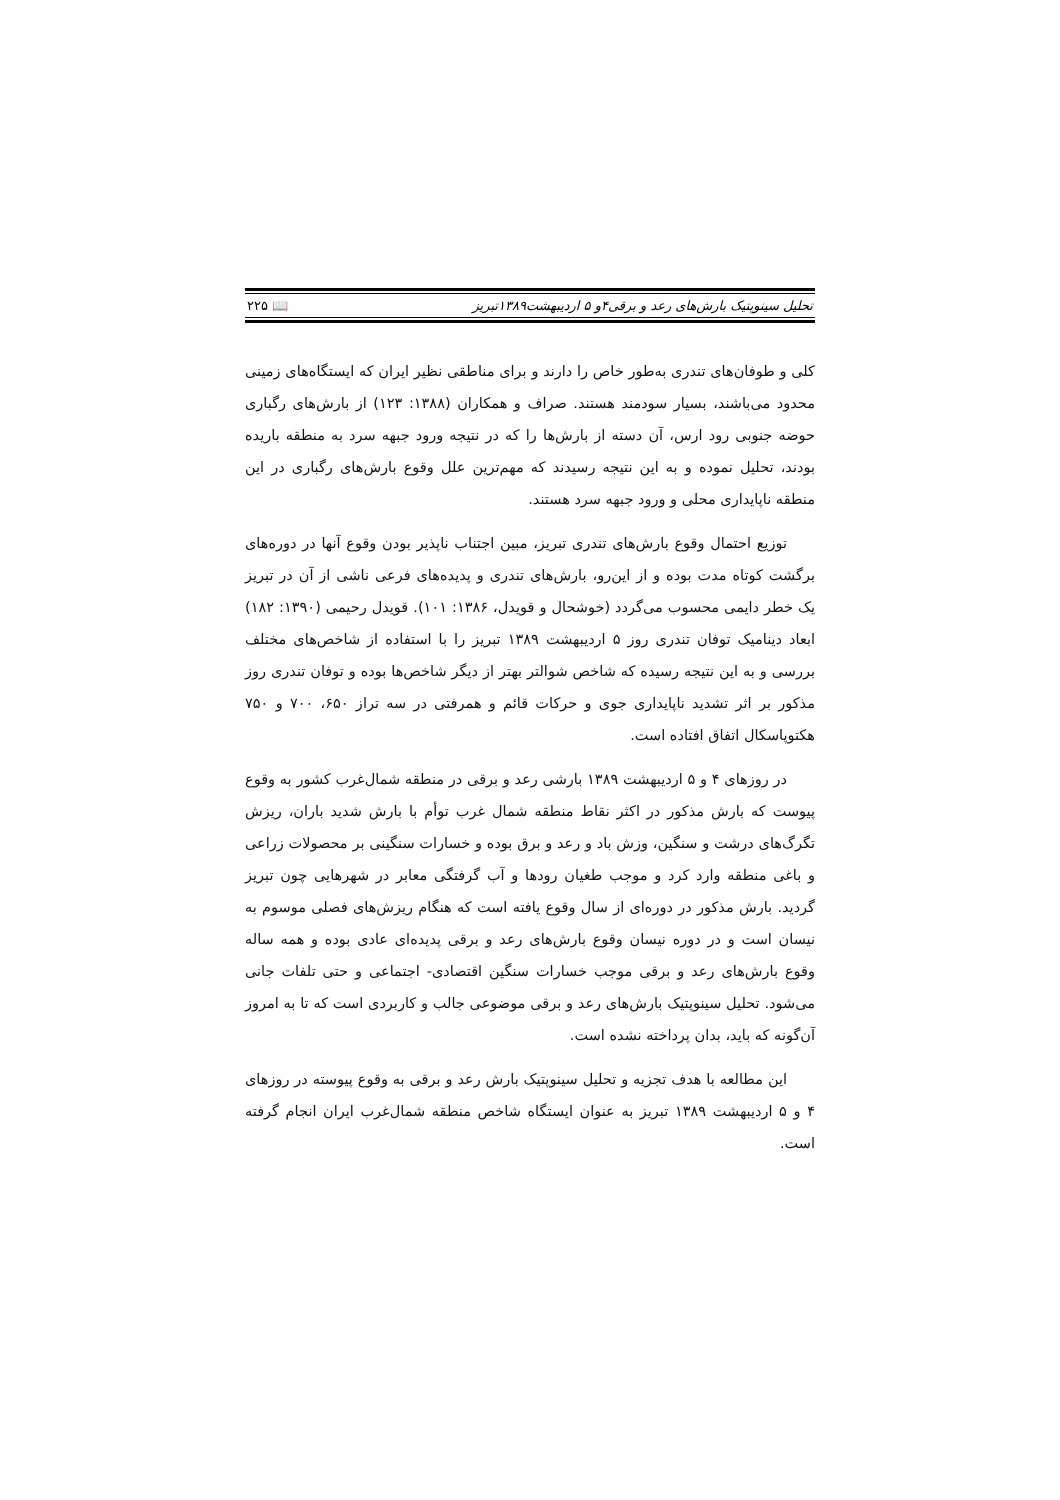تحلیل سینوپتیک بارش‌های رعد و برقی۴و ۵ اردیبهشت۱۳۸۹تبریز 📖 ۲۲۵
کلی و طوفان‌های تندری به‌طور خاص را دارند و برای مناطقی نظیر ایران که ایستگاه‌های زمینی محدود می‌باشند، بسیار سودمند هستند. صراف و همکاران (۱۳۸۸: ۱۲۳) از بارش‌های رگباری حوضه جنوبی رود ارس، آن دسته از بارش‌ها را که در نتیجه ورود جبهه سرد به منطقه باریده بودند، تحلیل نموده و به این نتیجه رسیدند که مهم‌ترین علل وقوع بارش‌های رگباری در این منطقه ناپایداری محلی و ورود جبهه سرد هستند.
توزیع احتمال وقوع بارش‌های تندری تبریز، مبین اجتناب ناپذیر بودن وقوع آنها در دوره‌های برگشت کوتاه مدت بوده و از این‌رو، بارش‌های تندری و پدیده‌های فرعی ناشی از آن در تبریز یک خطر دایمی محسوب می‌گردد (خوشحال و قویدل، ۱۳۸۶: ۱۰۱). قویدل رحیمی (۱۳۹۰: ۱۸۲) ابعاد دینامیک توفان تندری روز ۵ اردیبهشت ۱۳۸۹ تبریز را با استفاده از شاخص‌های مختلف بررسی و به این نتیجه رسیده که شاخص شوالتر بهتر از دیگر شاخص‌ها بوده و توفان تندری روز مذکور بر اثر تشدید ناپایداری جوی و حرکات قائم و همرفتی در سه تراز ۶۵۰، ۷۰۰ و ۷۵۰ هکتوپاسکال اتفاق افتاده است.
در روزهای ۴ و ۵ اردیبهشت ۱۳۸۹ بارشی رعد و برقی در منطقه شمال‌غرب کشور به وقوع پیوست که بارش مذکور در اکثر نقاط منطقه شمال غرب توأم با بارش شدید باران، ریزش تگرگ‌های درشت و سنگین، وزش باد و رعد و برق بوده و خسارات سنگینی بر محصولات زراعی و باغی منطقه وارد کرد و موجب طغیان رودها و آب گرفتگی معابر در شهرهایی چون تبریز گردید. بارش مذکور در دوره‌ای از سال وقوع یافته است که هنگام ریزش‌های فصلی موسوم به نیسان است و در دوره نیسان وقوع بارش‌های رعد و برقی پدیده‌ای عادی بوده و همه ساله وقوع بارش‌های رعد و برقی موجب خسارات سنگین اقتصادی- اجتماعی و حتی تلفات جانی می‌شود. تحلیل سینوپتیک بارش‌های رعد و برقی موضوعی جالب و کاربردی است که تا به امروز آن‌گونه که باید، بدان پرداخته نشده است.
این مطالعه با هدف تجزیه و تحلیل سینوپتیک بارش رعد و برقی به وقوع پیوسته در روزهای ۴ و ۵ اردیبهشت ۱۳۸۹ تبریز به عنوان ایستگاه شاخص منطقه شمال‌غرب ایران انجام گرفته است.